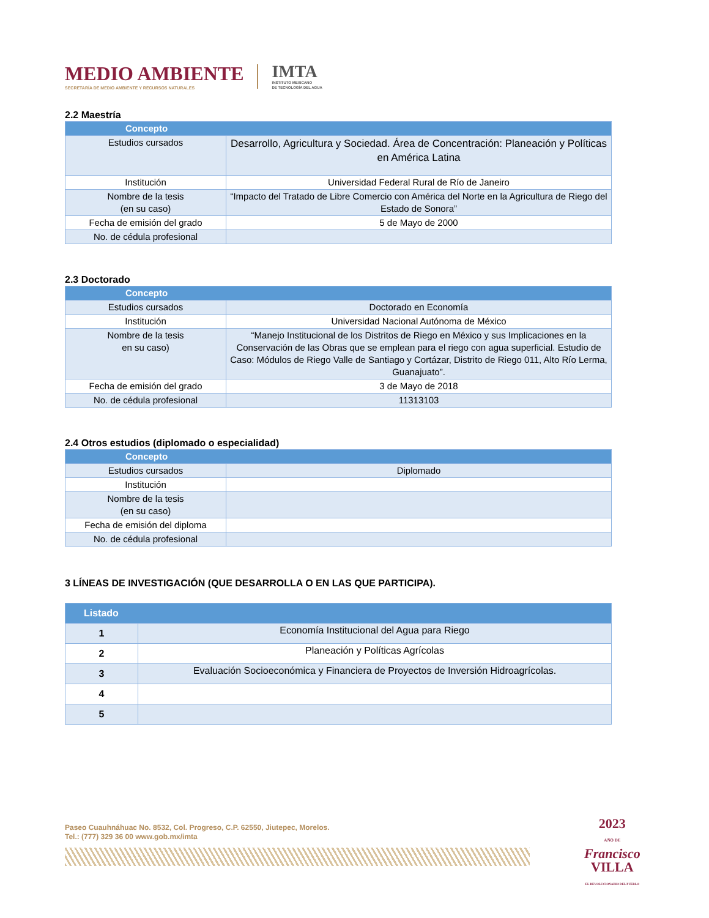MEDIO AMBIENTE
SECRETARÍA DE MEDIO AMBIENTE Y RECURSOS NATURALES
IMTA
INSTITUTO MEXICANO
DE TECNOLOGÍA DEL AGUA
2.2 Maestría
| Concepto | |
| --- | --- |
| Estudios cursados | Desarrollo, Agricultura y Sociedad. Área de Concentración: Planeación y Políticas en América Latina |
| Institución | Universidad Federal Rural de Río de Janeiro |
| Nombre de la tesis (en su caso) | “Impacto del Tratado de Libre Comercio con América del Norte en la Agricultura de Riego del Estado de Sonora” |
| Fecha de emisión del grado | 5 de Mayo de 2000 |
| No. de cédula profesional | |
2.3 Doctorado
| Concepto | |
| --- | --- |
| Estudios cursados | Doctorado en Economía |
| Institución | Universidad Nacional Autónoma de México |
| Nombre de la tesis en su caso) | “Manejo Institucional de los Distritos de Riego en México y sus Implicaciones en la Conservación de las Obras que se emplean para el riego con agua superficial. Estudio de Caso: Módulos de Riego Valle de Santiago y Cortázar, Distrito de Riego 011, Alto Río Lerma, Guanajuato”. |
| Fecha de emisión del grado | 3 de Mayo de 2018 |
| No. de cédula profesional | 11313103 |
2.4 Otros estudios (diplomado o especialidad)
| Concepto | |
| --- | --- |
| Estudios cursados | Diplomado |
| Institución | |
| Nombre de la tesis (en su caso) | |
| Fecha de emisión del diploma | |
| No. de cédula profesional | |
3 LÍNEAS DE INVESTIGACIÓN (QUE DESARROLLA O EN LAS QUE PARTICIPA).
| Listado | |
| --- | --- |
| 1 | Economía Institucional del Agua para Riego |
| 2 | Planeación y Políticas Agrícolas |
| 3 | Evaluación Socioeconómica y Financiera de Proyectos de Inversión Hidroagrícolas. |
| 4 | |
| 5 | |
Paseo Cuauhnáhuac No. 8532, Col. Progreso, C.P. 62550, Jiutepec, Morelos.
Tel.: (777) 329 36 00 www.gob.mx/imta
2023
AÑO DE
Francisco
VILLA
EL REVOLUCIONARIO DEL PUEBLO